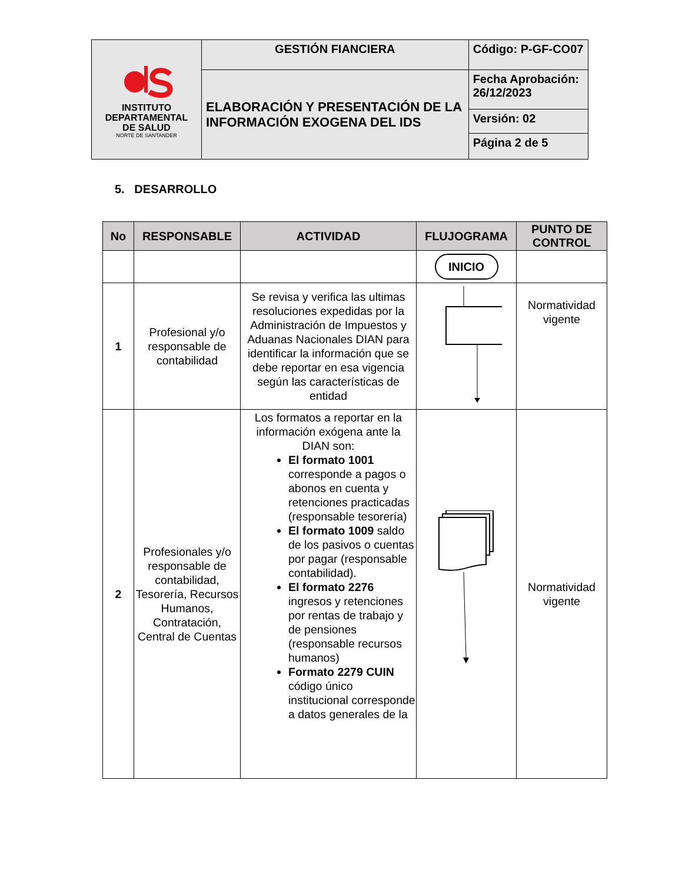| INSTITUTO DEPARTAMENTAL DE SALUD NORTE DE SANTANDER | GESTIÓN FIANCIERA | Código: P-GF-CO07 |
| | ELABORACIÓN Y PRESENTACIÓN DE LA INFORMACIÓN EXOGENA DEL IDS | Fecha Aprobación: 26/12/2023 |
| | | Versión: 02 |
| | | Página 2 de 5 |
5. DESARROLLO
| No | RESPONSABLE | ACTIVIDAD | FLUJOGRAMA | PUNTO DE CONTROL |
| --- | --- | --- | --- | --- |
| | | | INICIO | |
| 1 | Profesional y/o responsable de contabilidad | Se revisa y verifica las ultimas resoluciones expedidas por la Administración de Impuestos y Aduanas Nacionales DIAN para identificar la información que se debe reportar en esa vigencia según las características de entidad | | Normatividad vigente |
| 2 | Profesionales y/o responsable de contabilidad, Tesorería, Recursos Humanos, Contratación, Central de Cuentas | Los formatos a reportar en la información exógena ante la DIAN son: El formato 1001 corresponde a pagos o abonos en cuenta y retenciones practicadas (responsable tesorería) El formato 1009 saldo de los pasivos o cuentas por pagar (responsable contabilidad). El formato 2276 ingresos y retenciones por rentas de trabajo y de pensiones (responsable recursos humanos) Formato 2279 CUIN código único institucional corresponde a datos generales de la | | Normatividad vigente |